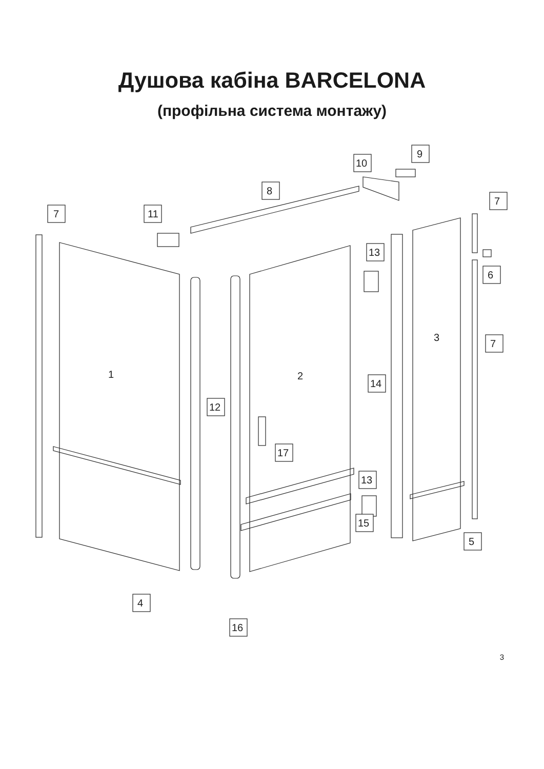Душова кабіна BARCELONA
(профільна система монтажу)
7
11
8
10
9
7
6
7
13
14
12
17
13
15
5
4
16
1
2
3
3